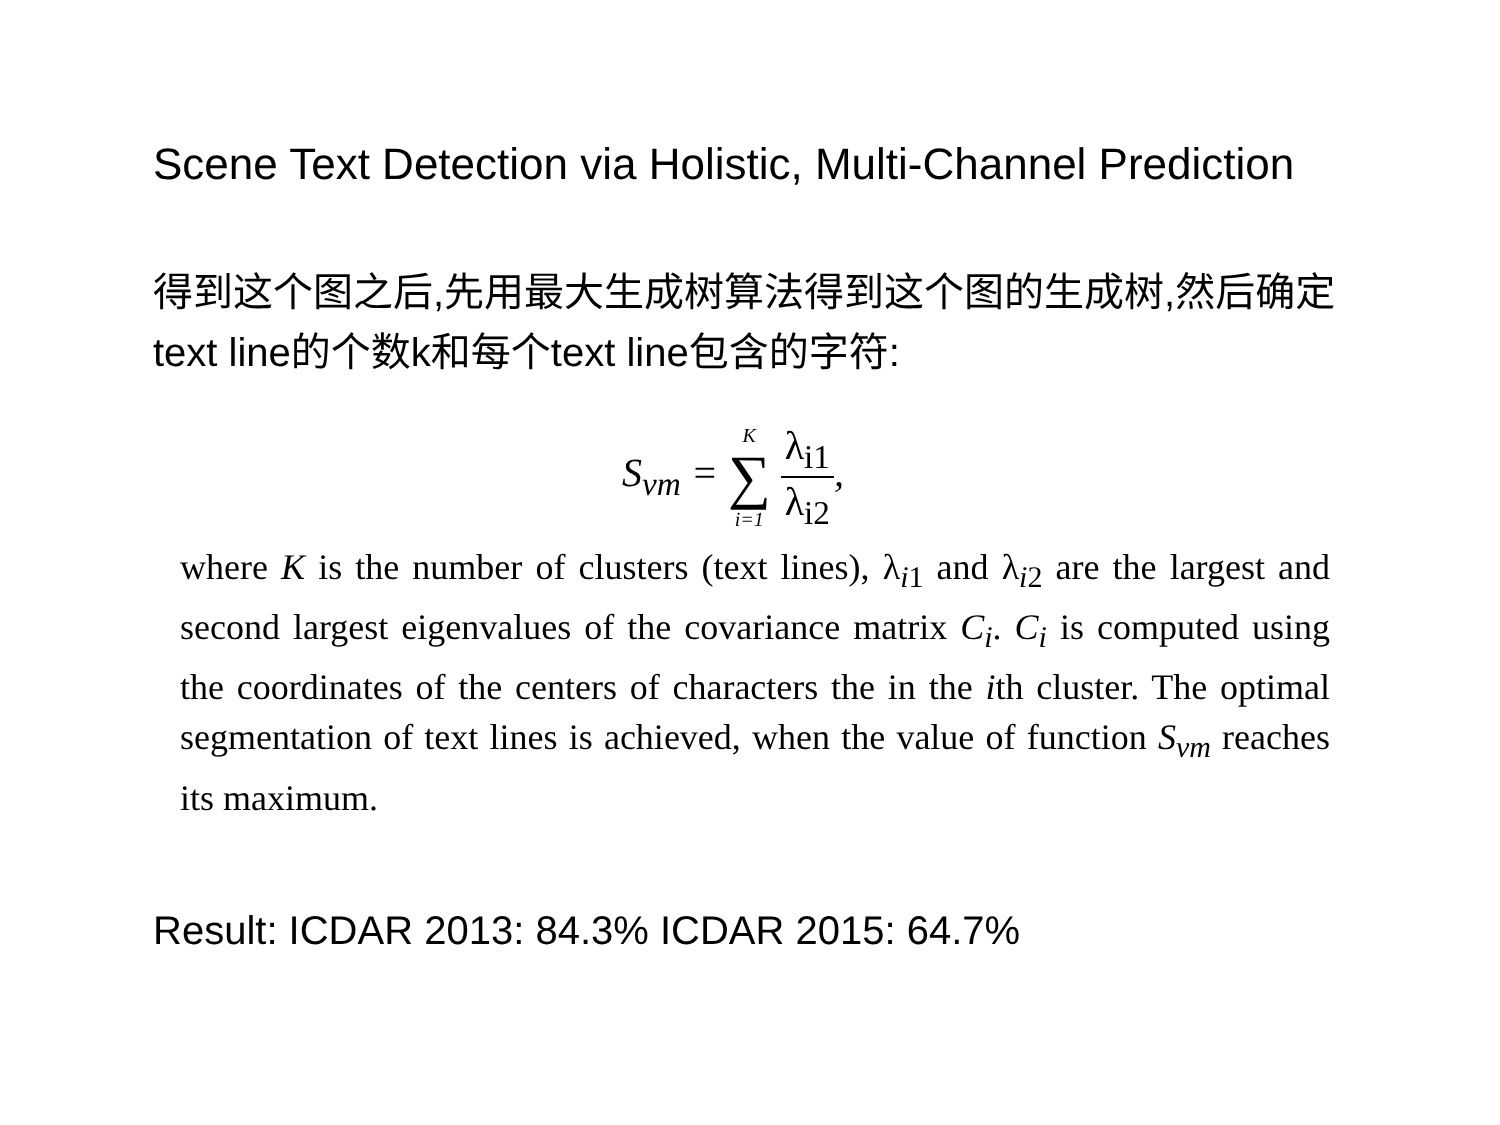Scene Text Detection via Holistic, Multi-Channel Prediction
得到这个图之后,先用最大生成树算法得到这个图的生成树,然后确定text line的个数k和每个text line包含的字符:
S<sub>vm</sub> = K ∑ i=1 λ<sub>i1</sub> λ<sub>i2</sub>,
where K is the number of clusters (text lines), λ<sub>i1</sub> and λ<sub>i2</sub> are the largest and second largest eigenvalues of the covariance matrix C<sub>i</sub>. C<sub>i</sub> is computed using the coordinates of the centers of characters the in the ith cluster. The optimal segmentation of text lines is achieved, when the value of function S<sub>vm</sub> reaches its maximum.
Result: ICDAR 2013: 84.3% ICDAR 2015: 64.7%